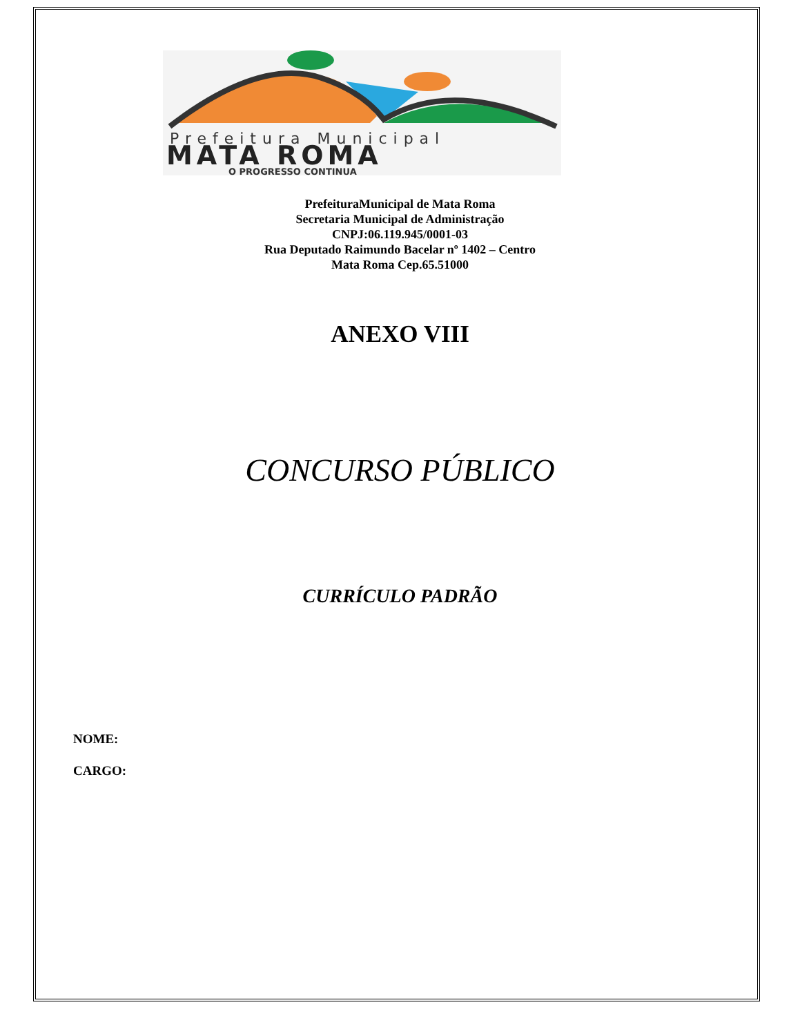Prefeitura Municipal
MATA ROMA
O PROGRESSO CONTINUA
PrefeituraMunicipal de Mata Roma
Secretaria Municipal de Administração
CNPJ:06.119.945/0001-03
Rua Deputado Raimundo Bacelar nº 1402 – Centro
Mata Roma Cep.65.51000
ANEXO VIII
CONCURSO PÚBLICO
CURRÍCULO PADRÃO
NOME:
CARGO: